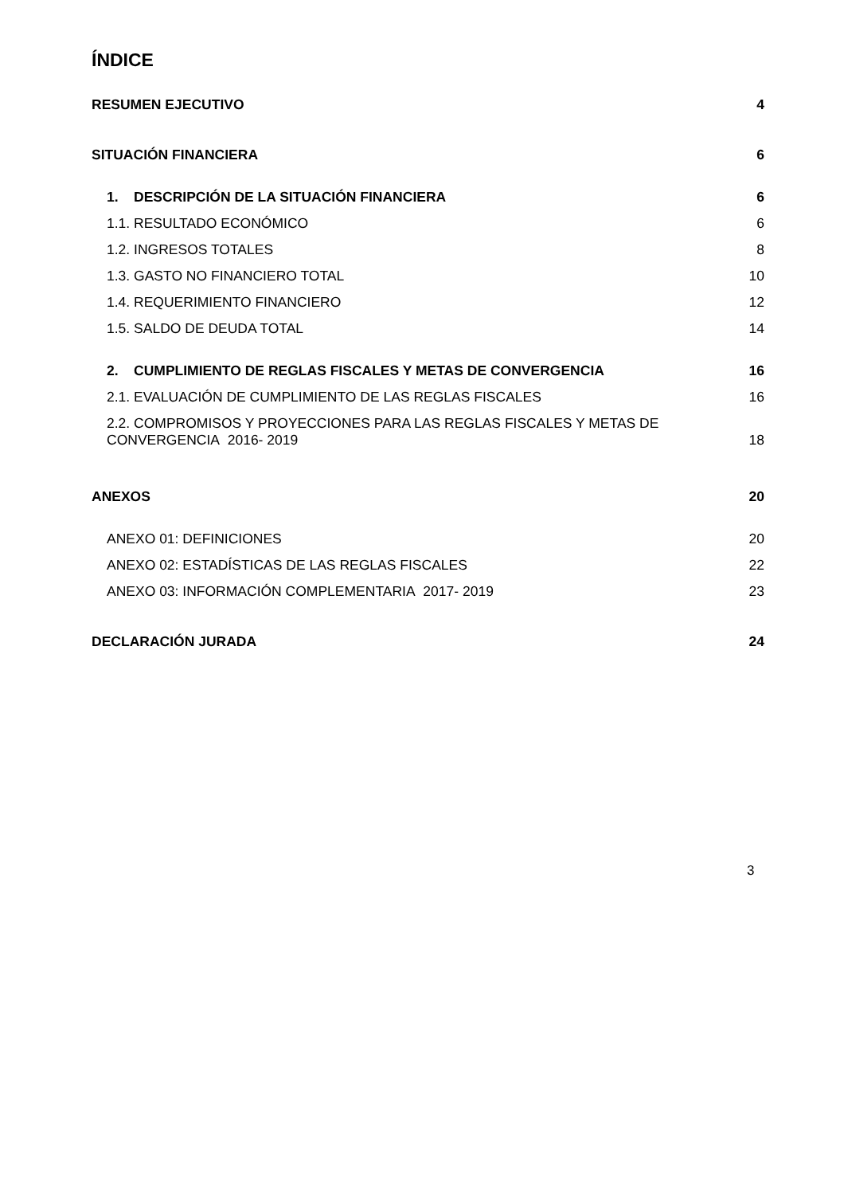ÍNDICE
RESUMEN EJECUTIVO 4
SITUACIÓN FINANCIERA 6
1. DESCRIPCIÓN DE LA SITUACIÓN FINANCIERA 6
1.1. RESULTADO ECONÓMICO 6
1.2. INGRESOS TOTALES 8
1.3. GASTO NO FINANCIERO TOTAL 10
1.4. REQUERIMIENTO FINANCIERO 12
1.5. SALDO DE DEUDA TOTAL 14
2. CUMPLIMIENTO DE REGLAS FISCALES Y METAS DE CONVERGENCIA 16
2.1. EVALUACIÓN DE CUMPLIMIENTO DE LAS REGLAS FISCALES 16
2.2. COMPROMISOS Y PROYECCIONES PARA LAS REGLAS FISCALES Y METAS DE
CONVERGENCIA 2016- 2019 18
ANEXOS 20
ANEXO 01: DEFINICIONES 20
ANEXO 02: ESTADÍSTICAS DE LAS REGLAS FISCALES 22
ANEXO 03: INFORMACIÓN COMPLEMENTARIA 2017- 2019 23
DECLARACIÓN JURADA 24
3